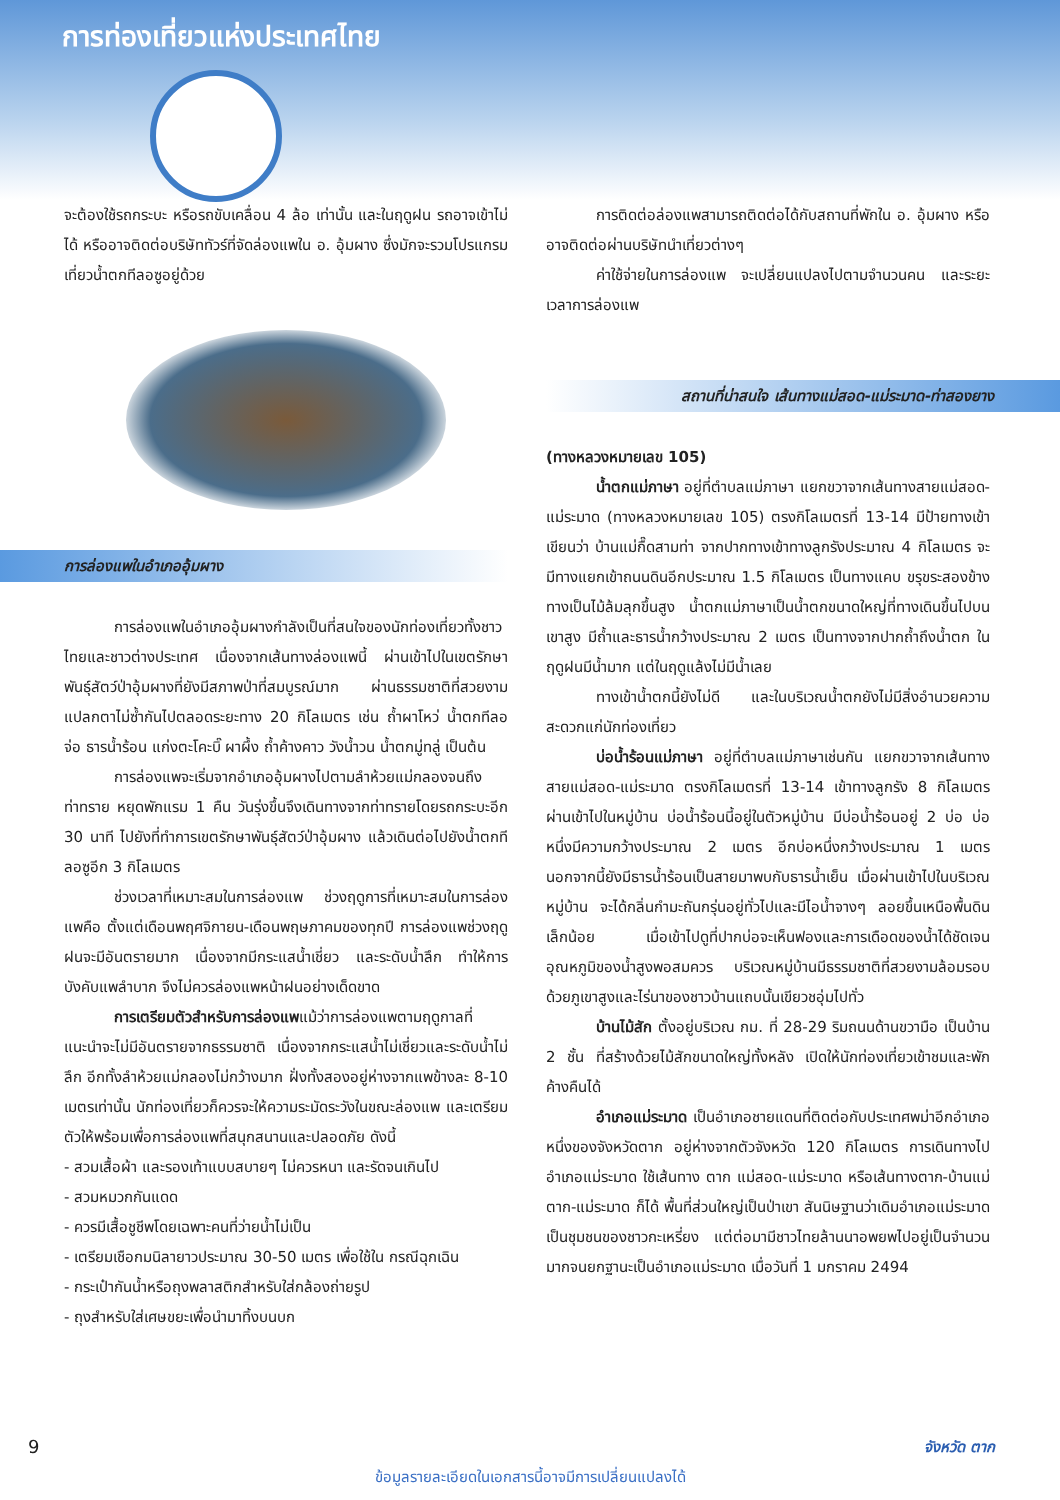การท่องเที่ยวแห่งประเทศไทย
จะต้องใช้รถกระบะ หรือรถขับเคลื่อน 4 ล้อ เท่านั้น และในฤดูฝน รถอาจเข้าไม่ได้ หรืออาจติดต่อบริษัททัวร์ที่จัดล่องแพใน อ. อุ้มผาง ซึ่งมักจะรวมโปรแกรมเที่ยวน้ำตกทีลอซูอยู่ด้วย
การล่องแพในอำเภออุ้มผาง
การล่องแพในอำเภออุ้มผางกำลังเป็นที่สนใจของนักท่องเที่ยวทั้งชาวไทยและชาวต่างประเทศ เนื่องจากเส้นทางล่องแพนี้ ผ่านเข้าไปในเขตรักษาพันธุ์สัตว์ป่าอุ้มผางที่ยังมีสภาพป่าที่สมบูรณ์มาก ผ่านธรรมชาติที่สวยงามแปลกตาไม่ซ้ำกันไปตลอดระยะทาง 20 กิโลเมตร เช่น ถ้ำผาโหว่ น้ำตกทีลอจ่อ ธารน้ำร้อน แก่งตะโคะบิ๊ ผาผึ้ง ถ้ำค้างคาว วังน้ำวน น้ำตกมู่ทลู่ เป็นต้น
การล่องแพจะเริ่มจากอำเภออุ้มผางไปตามลำห้วยแม่กลองจนถึงท่าทราย หยุดพักแรม 1 คืน วันรุ่งขึ้นจึงเดินทางจากท่าทรายโดยรถกระบะอีก 30 นาที ไปยังที่ทำการเขตรักษาพันธุ์สัตว์ป่าอุ้มผาง แล้วเดินต่อไปยังน้ำตกทีลอซูอีก 3 กิโลเมตร
ช่วงเวลาที่เหมาะสมในการล่องแพ ช่วงฤดูการที่เหมาะสมในการล่องแพคือ ตั้งแต่เดือนพฤศจิกายน-เดือนพฤษภาคมของทุกปี การล่องแพช่วงฤดูฝนจะมีอันตรายมาก เนื่องจากมีกระแสน้ำเชี่ยว และระดับน้ำลึก ทำให้การบังคับแพลำบาก จึงไม่ควรล่องแพหน้าฝนอย่างเด็ดขาด
การเตรียมตัวสำหรับการล่องแพแม้ว่าการล่องแพตามฤดูกาลที่แนะนำจะไม่มีอันตรายจากธรรมชาติ เนื่องจากกระแสน้ำไม่เชี่ยวและระดับน้ำไม่ลึก อีกทั้งลำห้วยแม่กลองไม่กว้างมาก ฝั่งทั้งสองอยู่ห่างจากแพข้างละ 8-10 เมตรเท่านั้น นักท่องเที่ยวก็ควรจะให้ความระมัดระวังในขณะล่องแพ และเตรียมตัวให้พร้อมเพื่อการล่องแพที่สนุกสนานและปลอดภัย ดังนี้
- สวมเสื้อผ้า และรองเท้าแบบสบายๆ ไม่ควรหนา และรัดจนเกินไป
- สวมหมวกกันแดด
- ควรมีเสื้อชูชีพโดยเฉพาะคนที่ว่ายน้ำไม่เป็น
- เตรียมเชือกมนิลายาวประมาณ 30-50 เมตร เพื่อใช้ใน กรณีฉุกเฉิน
- กระเป๋ากันน้ำหรือถุงพลาสติกสำหรับใส่กล้องถ่ายรูป
- ถุงสำหรับใส่เศษขยะเพื่อนำมาทิ้งบนบก
การติดต่อล่องแพสามารถติดต่อได้กับสถานที่พักใน อ. อุ้มผาง หรืออาจติดต่อผ่านบริษัทนำเที่ยวต่างๆ
ค่าใช้จ่ายในการล่องแพ จะเปลี่ยนแปลงไปตามจำนวนคน และระยะเวลาการล่องแพ
สถานที่น่าสนใจ เส้นทางแม่สอด-แม่ระมาด-ท่าสองยาง
(ทางหลวงหมายเลข 105)
น้ำตกแม่ภาษา อยู่ที่ตำบลแม่ภาษา แยกขวาจากเส้นทางสายแม่สอด-แม่ระมาด (ทางหลวงหมายเลข 105) ตรงกิโลเมตรที่ 13-14 มีป้ายทางเข้าเขียนว่า บ้านแม่กื๊ดสามท่า จากปากทางเข้าทางลูกรังประมาณ 4 กิโลเมตร จะมีทางแยกเข้าถนนดินอีกประมาณ 1.5 กิโลเมตร เป็นทางแคบ ขรุขระสองข้างทางเป็นไม้ล้มลุกขึ้นสูง น้ำตกแม่ภาษาเป็นน้ำตกขนาดใหญ่ที่ทางเดินขึ้นไปบนเขาสูง มีถ้ำและธารน้ำกว้างประมาณ 2 เมตร เป็นทางจากปากถ้ำถึงน้ำตก ในฤดูฝนมีน้ำมาก แต่ในฤดูแล้งไม่มีน้ำเลย
ทางเข้าน้ำตกนี้ยังไม่ดี และในบริเวณน้ำตกยังไม่มีสิ่งอำนวยความสะดวกแก่นักท่องเที่ยว
บ่อน้ำร้อนแม่ภาษา อยู่ที่ตำบลแม่ภาษาเช่นกัน แยกขวาจากเส้นทางสายแม่สอด-แม่ระมาด ตรงกิโลเมตรที่ 13-14 เข้าทางลูกรัง 8 กิโลเมตร ผ่านเข้าไปในหมู่บ้าน บ่อน้ำร้อนนี้อยู่ในตัวหมู่บ้าน มีบ่อน้ำร้อนอยู่ 2 บ่อ บ่อหนึ่งมีความกว้างประมาณ 2 เมตร อีกบ่อหนึ่งกว้างประมาณ 1 เมตร นอกจากนี้ยังมีธารน้ำร้อนเป็นสายมาพบกับธารน้ำเย็น เมื่อผ่านเข้าไปในบริเวณหมู่บ้าน จะได้กลิ่นกำมะถันกรุ่นอยู่ทั่วไปและมีไอน้ำจางๆ ลอยขึ้นเหนือพื้นดินเล็กน้อย เมื่อเข้าไปดูที่ปากบ่อจะเห็นฟองและการเดือดของน้ำได้ชัดเจน อุณหภูมิของน้ำสูงพอสมควร บริเวณหมู่บ้านมีธรรมชาติที่สวยงามล้อมรอบด้วยภูเขาสูงและไร่นาของชาวบ้านแถบนั้นเขียวชอุ่มไปทั่ว
บ้านไม้สัก ตั้งอยู่บริเวณ กม. ที่ 28-29 ริมถนนด้านขวามือ เป็นบ้าน 2 ชั้น ที่สร้างด้วยไม้สักขนาดใหญ่ทั้งหลัง เปิดให้นักท่องเที่ยวเข้าชมและพักค้างคืนได้
อำเภอแม่ระมาด เป็นอำเภอชายแดนที่ติดต่อกับประเทศพม่าอีกอำเภอหนึ่งของจังหวัดตาก อยู่ห่างจากตัวจังหวัด 120 กิโลเมตร การเดินทางไปอำเภอแม่ระมาด ใช้เส้นทาง ตาก แม่สอด-แม่ระมาด หรือเส้นทางตาก-บ้านแม่ตาก-แม่ระมาด ก็ได้ พื้นที่ส่วนใหญ่เป็นป่าเขา สันนิษฐานว่าเดิมอำเภอแม่ระมาดเป็นชุมชนของชาวกะเหรี่ยง แต่ต่อมามีชาวไทยล้านนาอพยพไปอยู่เป็นจำนวนมากจนยกฐานะเป็นอำเภอแม่ระมาด เมื่อวันที่ 1 มกราคม 2494
9 จังหวัด ตาก
ข้อมูลรายละเอียดในเอกสารนี้อาจมีการเปลี่ยนแปลงได้